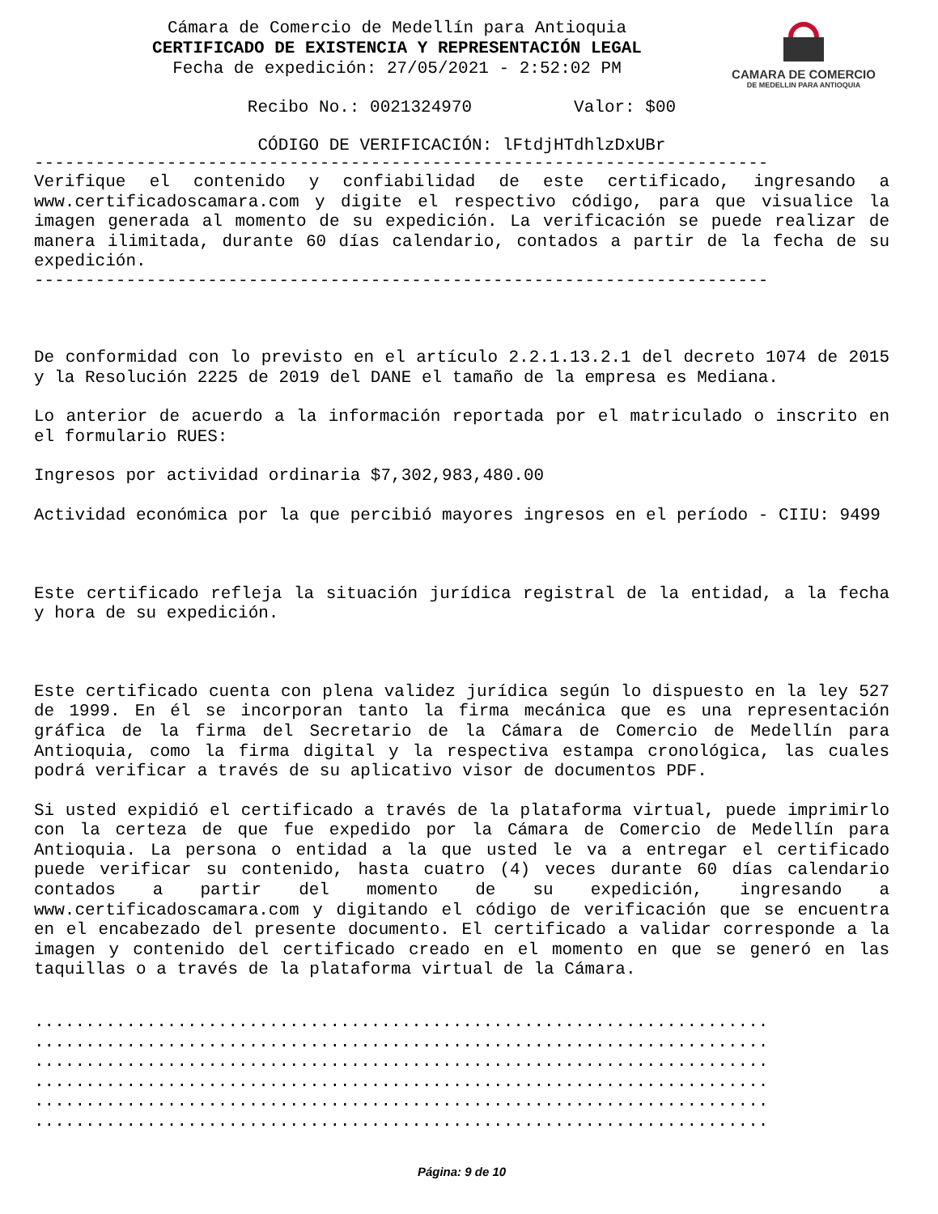CAMARA DE COMERCIO
DE MEDELLIN PARA ANTIOQUIA
Cámara de Comercio de Medellín para Antioquia
CERTIFICADO DE EXISTENCIA Y REPRESENTACIÓN LEGAL
Fecha de expedición: 27/05/2021 - 2:52:02 PM
Recibo No.: 0021324970 Valor: $00
CÓDIGO DE VERIFICACIÓN: lFtdjHTdhlzDxUBr
------------------------------------------------------------------------
Verifique el contenido y confiabilidad de este certificado, ingresando a www.certificadoscamara.com y digite el respectivo código, para que visualice la imagen generada al momento de su expedición. La verificación se puede realizar de manera ilimitada, durante 60 días calendario, contados a partir de la fecha de su expedición.
------------------------------------------------------------------------
De conformidad con lo previsto en el artículo 2.2.1.13.2.1 del decreto 1074 de 2015 y la Resolución 2225 de 2019 del DANE el tamaño de la empresa es Mediana.
Lo anterior de acuerdo a la información reportada por el matriculado o inscrito en el formulario RUES:
Ingresos por actividad ordinaria $7,302,983,480.00
Actividad económica por la que percibió mayores ingresos en el período - CIIU: 9499
Este certificado refleja la situación jurídica registral de la entidad, a la fecha y hora de su expedición.
Este certificado cuenta con plena validez jurídica según lo dispuesto en la ley 527 de 1999. En él se incorporan tanto la firma mecánica que es una representación gráfica de la firma del Secretario de la Cámara de Comercio de Medellín para Antioquia, como la firma digital y la respectiva estampa cronológica, las cuales podrá verificar a través de su aplicativo visor de documentos PDF.
Si usted expidió el certificado a través de la plataforma virtual, puede imprimirlo con la certeza de que fue expedido por la Cámara de Comercio de Medellín para Antioquia. La persona o entidad a la que usted le va a entregar el certificado puede verificar su contenido, hasta cuatro (4) veces durante 60 días calendario contados a partir del momento de su expedición, ingresando a www.certificadoscamara.com y digitando el código de verificación que se encuentra en el encabezado del presente documento. El certificado a validar corresponde a la imagen y contenido del certificado creado en el momento en que se generó en las taquillas o a través de la plataforma virtual de la Cámara.
........................................................................ ........................................................................ ........................................................................ ........................................................................ ........................................................................ ........................................................................
Página: 9 de 10